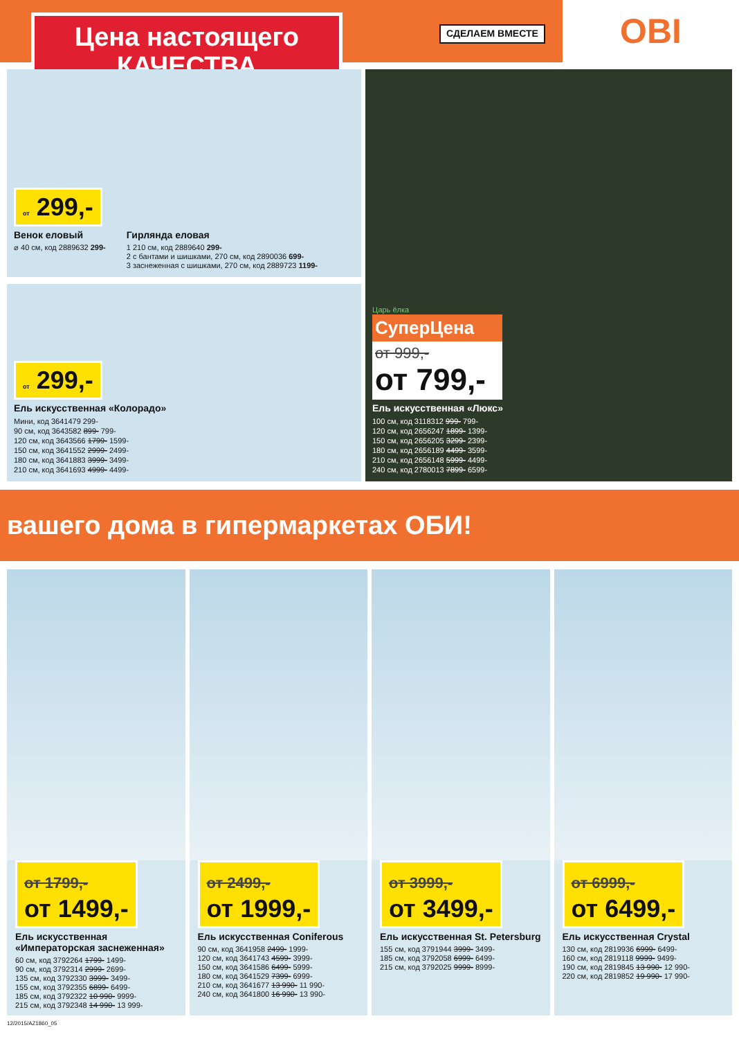Цена настоящего
КАЧЕСТВА
СДЕЛАЕМ ВМЕСТЕ
OBI
от 299,-
Венок еловый
⌀ 40 см, код 2889632 299-
Гирлянда еловая
1 210 см, код 2889640 299-
2 с бантами и шишками, 270 см, код 2890036 699-
3 заснеженная с шишками, 270 см, код 2889723 1199-
от 299,-
Ель искусственная «Колорадо»
Мини, код 3641479 299-
90 см, код 3643582 899- 799-
120 см, код 3643566 1799- 1599-
150 см, код 3641552 2999- 2499-
180 см, код 3641883 3999- 3499-
210 см, код 3641693 4999- 4499-
Царь ёлка
СуперЦена
от 999,-
от 799,-
Ель искусственная «Люкс»
100 см, код 3118312 999- 799-
120 см, код 2656247 1899- 1399-
150 см, код 2656205 3299- 2399-
180 см, код 2656189 4499- 3599-
210 см, код 2656148 5999- 4499-
240 см, код 2780013 7899- 6599-
вашего дома в гипермаркетах ОБИ!
от 1799,-
от 1499,-
Ель искусственная «Императорская заснеженная»
60 см, код 3792264 1799- 1499-
90 см, код 3792314 2999- 2699-
135 см, код 3792330 3999- 3499-
155 см, код 3792355 6899- 6499-
185 см, код 3792322 10 990- 9999-
215 см, код 3792348 14 990- 13 999-
от 2499,-
от 1999,-
Ель искусственная Coniferous
90 см, код 3641958 2499- 1999-
120 см, код 3641743 4599- 3999-
150 см, код 3641586 6499- 5999-
180 см, код 3641529 7399- 6999-
210 см, код 3641677 13 990- 11 990-
240 см, код 3641800 16 990- 13 990-
от 3999,-
от 3499,-
Ель искусственная St. Petersburg
155 см, код 3791944 3999- 3499-
185 см, код 3792058 6999- 6499-
215 см, код 3792025 9999- 8999-
от 6999,-
от 6499,-
Ель искусственная Crystal
130 см, код 2819936 6999- 6499-
160 см, код 2819118 9999- 9499-
190 см, код 2819845 13 990- 12 990-
220 см, код 2819852 19 990- 17 990-
12/2015/AZ1860_05